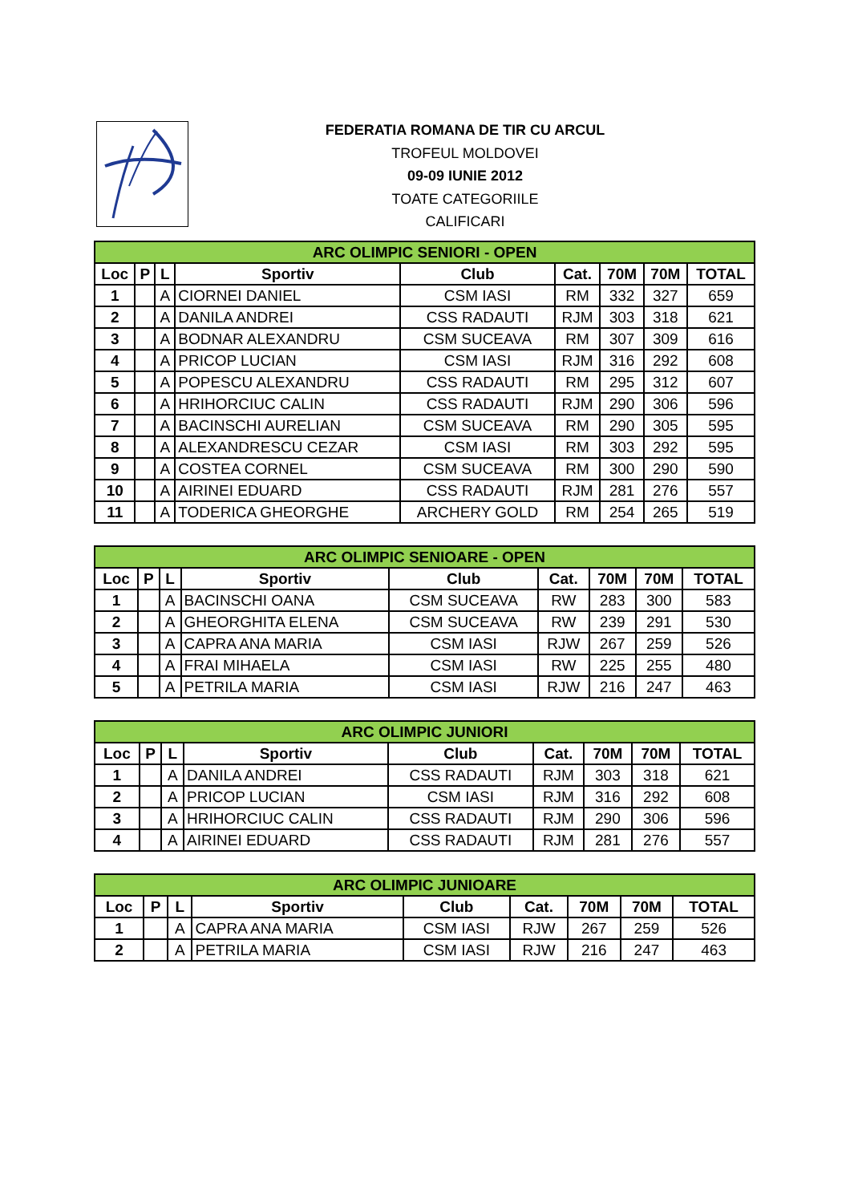FEDERATIA ROMANA DE TIR CU ARCUL
TROFEUL MOLDOVEI
09-09 IUNIE 2012
TOATE CATEGORIILE
CALIFICARI
| ARC OLIMPIC SENIORI - OPEN | | | | | | | | |
| --- | --- | --- | --- | --- | --- | --- | --- | --- |
| Loc | P | L | Sportiv | Club | Cat. | 70M | 70M | TOTAL |
| 1 | | A | CIORNEI DANIEL | CSM IASI | RM | 332 | 327 | 659 |
| 2 | | A | DANILA ANDREI | CSS RADAUTI | RJM | 303 | 318 | 621 |
| 3 | | A | BODNAR ALEXANDRU | CSM SUCEAVA | RM | 307 | 309 | 616 |
| 4 | | A | PRICOP LUCIAN | CSM IASI | RJM | 316 | 292 | 608 |
| 5 | | A | POPESCU ALEXANDRU | CSS RADAUTI | RM | 295 | 312 | 607 |
| 6 | | A | HRIHORCIUC CALIN | CSS RADAUTI | RJM | 290 | 306 | 596 |
| 7 | | A | BACINSCHI AURELIAN | CSM SUCEAVA | RM | 290 | 305 | 595 |
| 8 | | A | ALEXANDRESCU CEZAR | CSM IASI | RM | 303 | 292 | 595 |
| 9 | | A | COSTEA CORNEL | CSM SUCEAVA | RM | 300 | 290 | 590 |
| 10 | | A | AIRINEI EDUARD | CSS RADAUTI | RJM | 281 | 276 | 557 |
| 11 | | A | TODERICA GHEORGHE | ARCHERY GOLD | RM | 254 | 265 | 519 |
| ARC OLIMPIC SENIOARE - OPEN | | | | | | | | |
| --- | --- | --- | --- | --- | --- | --- | --- | --- |
| Loc | P | L | Sportiv | Club | Cat. | 70M | 70M | TOTAL |
| 1 | | A | BACINSCHI OANA | CSM SUCEAVA | RW | 283 | 300 | 583 |
| 2 | | A | GHEORGHITA ELENA | CSM SUCEAVA | RW | 239 | 291 | 530 |
| 3 | | A | CAPRA ANA MARIA | CSM IASI | RJW | 267 | 259 | 526 |
| 4 | | A | FRAI MIHAELA | CSM IASI | RW | 225 | 255 | 480 |
| 5 | | A | PETRILA MARIA | CSM IASI | RJW | 216 | 247 | 463 |
| ARC OLIMPIC JUNIORI | | | | | | | | |
| --- | --- | --- | --- | --- | --- | --- | --- | --- |
| Loc | P | L | Sportiv | Club | Cat. | 70M | 70M | TOTAL |
| 1 | | A | DANILA ANDREI | CSS RADAUTI | RJM | 303 | 318 | 621 |
| 2 | | A | PRICOP LUCIAN | CSM IASI | RJM | 316 | 292 | 608 |
| 3 | | A | HRIHORCIUC CALIN | CSS RADAUTI | RJM | 290 | 306 | 596 |
| 4 | | A | AIRINEI EDUARD | CSS RADAUTI | RJM | 281 | 276 | 557 |
| ARC OLIMPIC JUNIOARE | | | | | | | | |
| --- | --- | --- | --- | --- | --- | --- | --- | --- |
| Loc | P | L | Sportiv | Club | Cat. | 70M | 70M | TOTAL |
| 1 | | A | CAPRA ANA MARIA | CSM IASI | RJW | 267 | 259 | 526 |
| 2 | | A | PETRILA MARIA | CSM IASI | RJW | 216 | 247 | 463 |